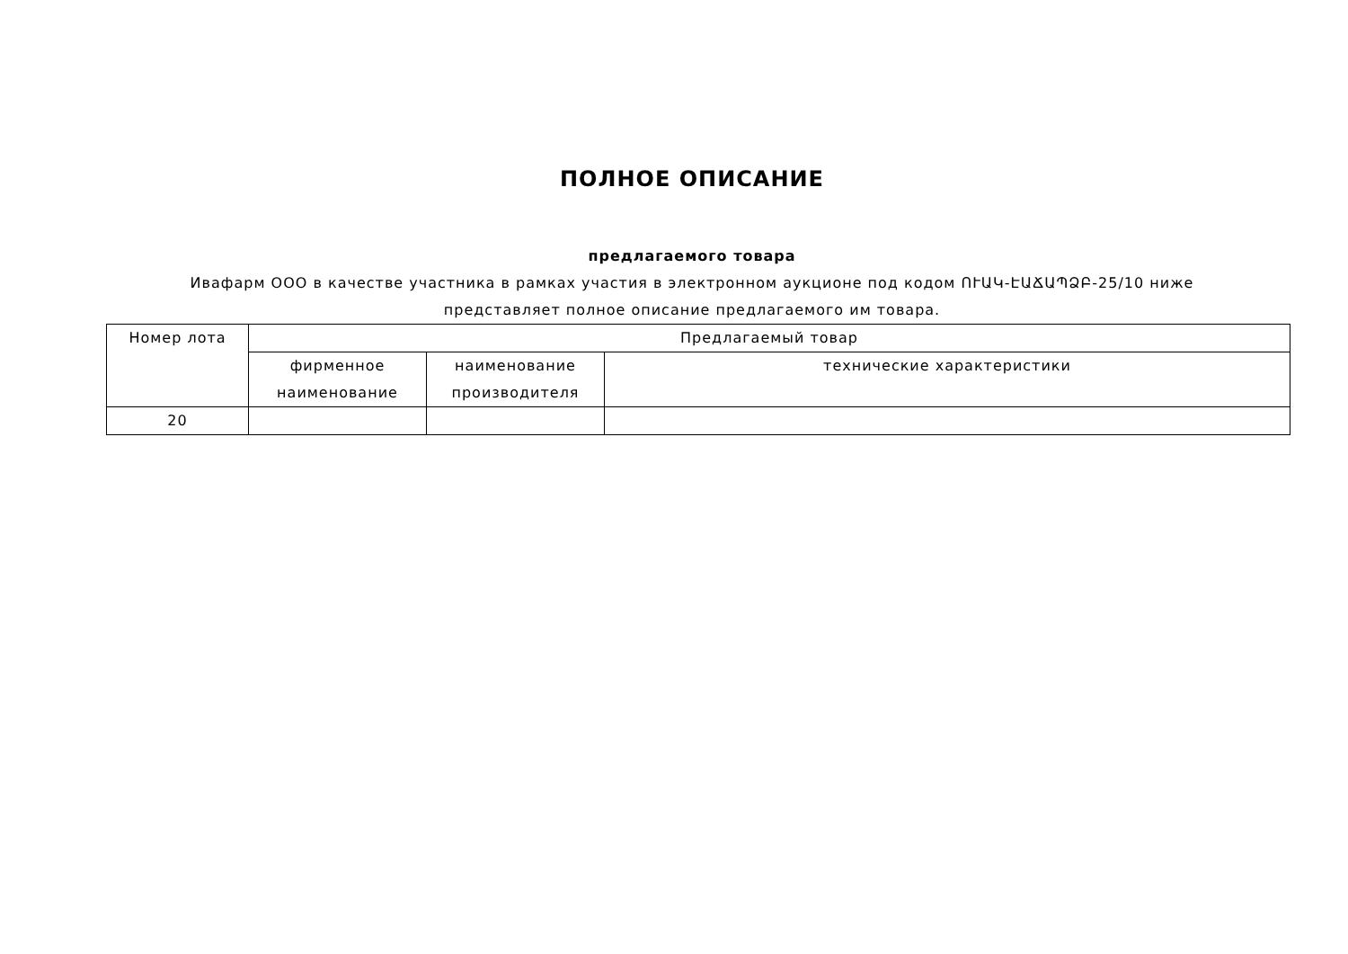ПОЛНОЕ ОПИСАНИЕ
предлагаемого товара
Ивафарм ООО в качестве участника в рамках участия в электронном аукционе под кодом ՈՒԱԿ-ԷԱՃԱՊՁԲ-25/10 ниже представляет полное описание предлагаемого им товара.
| Номер лота | Предлагаемый товар | | |
| --- | --- | --- | --- |
| | фирменное наименование | наименование производителя | технические характеристики |
| 20 | | | |